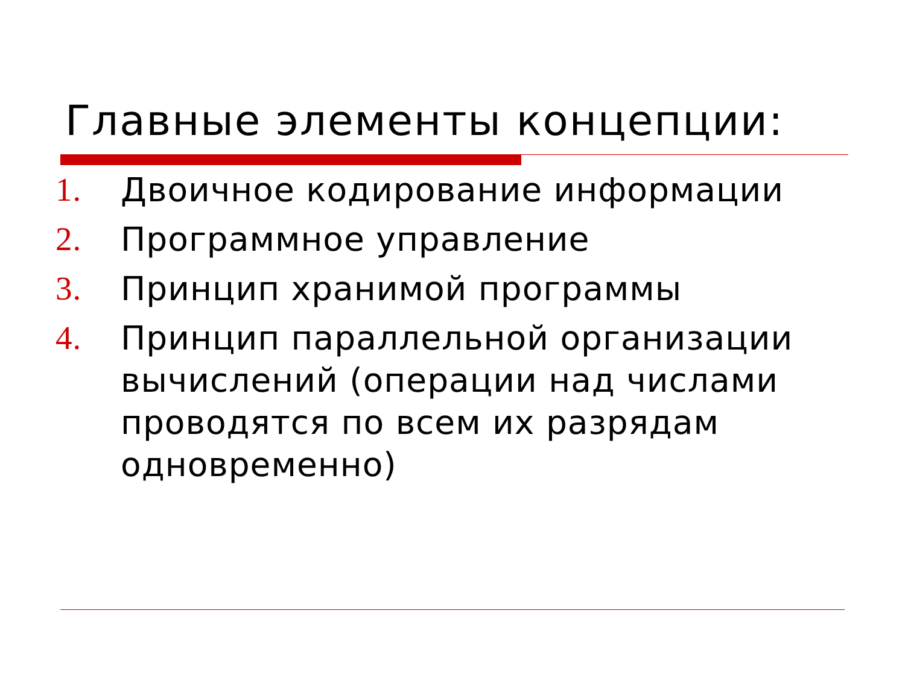Главные элементы концепции:
1. Двоичное кодирование информации
2. Программное управление
3. Принцип хранимой программы
4. Принцип параллельной организации вычислений (операции над числами проводятся по всем их разрядам одновременно)